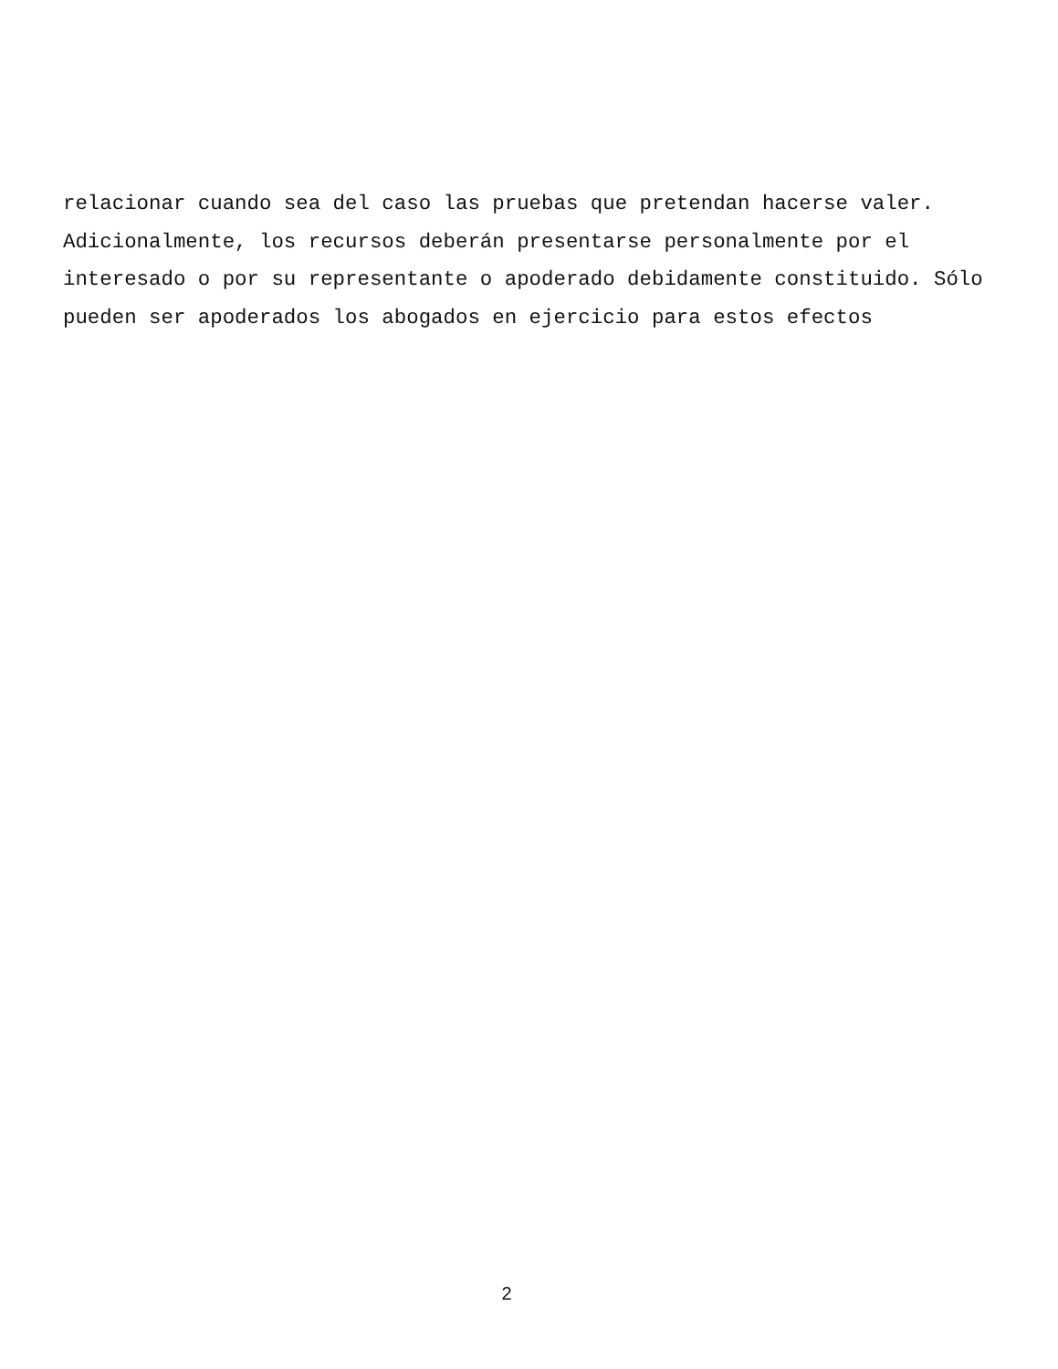relacionar cuando sea del caso las pruebas que pretendan hacerse valer.
Adicionalmente, los recursos deberán presentarse personalmente por el
interesado o por su representante o apoderado debidamente constituido. Sólo
pueden ser apoderados los abogados en ejercicio para estos efectos
2